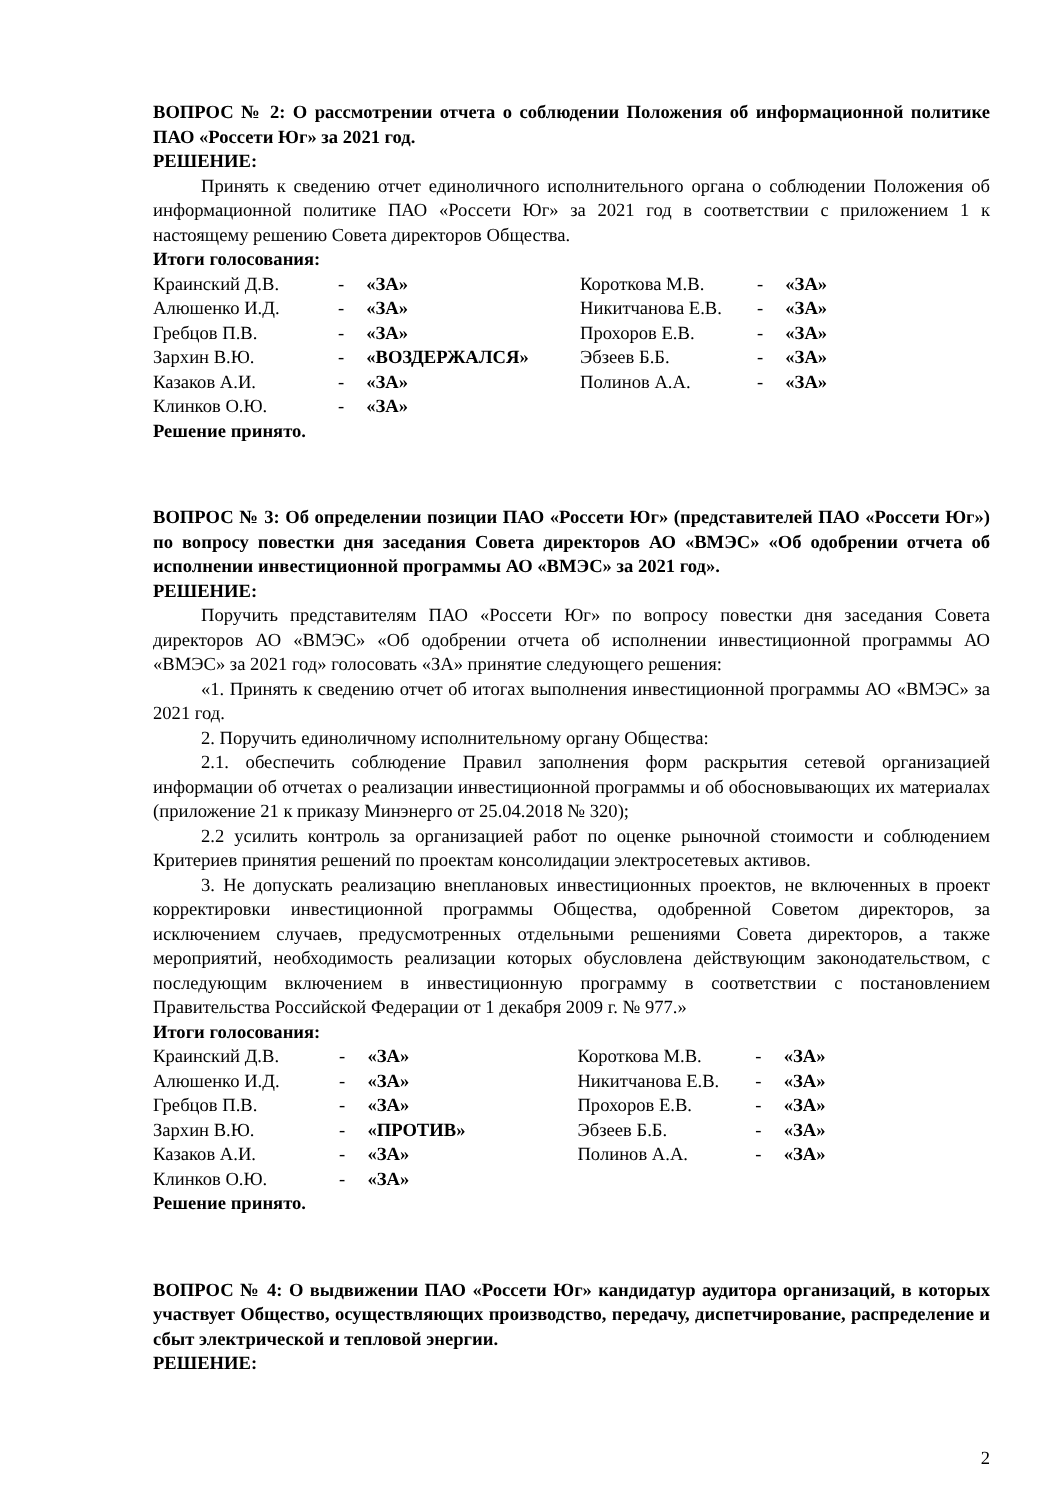ВОПРОС № 2: О рассмотрении отчета о соблюдении Положения об информационной политике ПАО «Россети Юг» за 2021 год.
РЕШЕНИЕ:
Принять к сведению отчет единоличного исполнительного органа о соблюдении Положения об информационной политике ПАО «Россети Юг» за 2021 год в соответствии с приложением 1 к настоящему решению Совета директоров Общества.
Итоги голосования:
| Краинский Д.В. | - | «ЗА» | Короткова М.В. | - | «ЗА» |
| Алюшенко И.Д. | - | «ЗА» | Никитчанова Е.В. | - | «ЗА» |
| Гребцов П.В. | - | «ЗА» | Прохоров Е.В. | - | «ЗА» |
| Зархин В.Ю. | - | «ВОЗДЕРЖАЛСЯ» | Эбзеев Б.Б. | - | «ЗА» |
| Казаков А.И. | - | «ЗА» | Полинов А.А. | - | «ЗА» |
| Клинков О.Ю. | - | «ЗА» | | | |
Решение принято.
ВОПРОС № 3: Об определении позиции ПАО «Россети Юг» (представителей ПАО «Россети Юг») по вопросу повестки дня заседания Совета директоров АО «ВМЭС» «Об одобрении отчета об исполнении инвестиционной программы АО «ВМЭС» за 2021 год».
РЕШЕНИЕ:
Поручить представителям ПАО «Россети Юг» по вопросу повестки дня заседания Совета директоров АО «ВМЭС» «Об одобрении отчета об исполнении инвестиционной программы АО «ВМЭС» за 2021 год» голосовать «ЗА» принятие следующего решения:
«1. Принять к сведению отчет об итогах выполнения инвестиционной программы АО «ВМЭС» за 2021 год.
2. Поручить единоличному исполнительному органу Общества:
2.1. обеспечить соблюдение Правил заполнения форм раскрытия сетевой организацией информации об отчетах о реализации инвестиционной программы и об обосновывающих их материалах (приложение 21 к приказу Минэнерго от 25.04.2018 № 320);
2.2 усилить контроль за организацией работ по оценке рыночной стоимости и соблюдением Критериев принятия решений по проектам консолидации электросетевых активов.
3. Не допускать реализацию внеплановых инвестиционных проектов, не включенных в проект корректировки инвестиционной программы Общества, одобренной Советом директоров, за исключением случаев, предусмотренных отдельными решениями Совета директоров, а также мероприятий, необходимость реализации которых обусловлена действующим законодательством, с последующим включением в инвестиционную программу в соответствии с постановлением Правительства Российской Федерации от 1 декабря 2009 г. № 977.»
Итоги голосования:
| Краинский Д.В. | - | «ЗА» | Короткова М.В. | - | «ЗА» |
| Алюшенко И.Д. | - | «ЗА» | Никитчанова Е.В. | - | «ЗА» |
| Гребцов П.В. | - | «ЗА» | Прохоров Е.В. | - | «ЗА» |
| Зархин В.Ю. | - | «ПРОТИВ» | Эбзеев Б.Б. | - | «ЗА» |
| Казаков А.И. | - | «ЗА» | Полинов А.А. | - | «ЗА» |
| Клинков О.Ю. | - | «ЗА» | | | |
Решение принято.
ВОПРОС № 4: О выдвижении ПАО «Россети Юг» кандидатур аудитора организаций, в которых участвует Общество, осуществляющих производство, передачу, диспетчирование, распределение и сбыт электрической и тепловой энергии.
РЕШЕНИЕ:
2